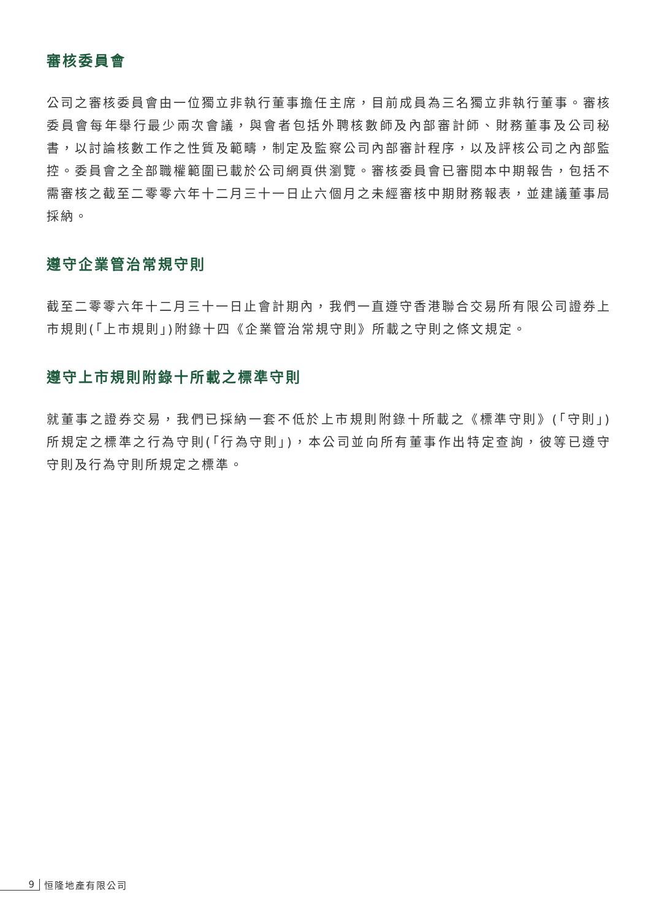審核委員會
公司之審核委員會由一位獨立非執行董事擔任主席，目前成員為三名獨立非執行董事。審核委員會每年舉行最少兩次會議，與會者包括外聘核數師及內部審計師、財務董事及公司秘書，以討論核數工作之性質及範疇，制定及監察公司內部審計程序，以及評核公司之內部監控。委員會之全部職權範圍已載於公司網頁供瀏覽。審核委員會已審閱本中期報告，包括不需審核之截至二零零六年十二月三十一日止六個月之未經審核中期財務報表，並建議董事局採納。
遵守企業管治常規守則
截至二零零六年十二月三十一日止會計期內，我們一直遵守香港聯合交易所有限公司證券上市規則(「上市規則」)附錄十四《企業管治常規守則》所載之守則之條文規定。
遵守上市規則附錄十所載之標準守則
就董事之證券交易，我們已採納一套不低於上市規則附錄十所載之《標準守則》(「守則」)所規定之標準之行為守則(「行為守則」)，本公司並向所有董事作出特定查詢，彼等已遵守守則及行為守則所規定之標準。
9 恒隆地產有限公司